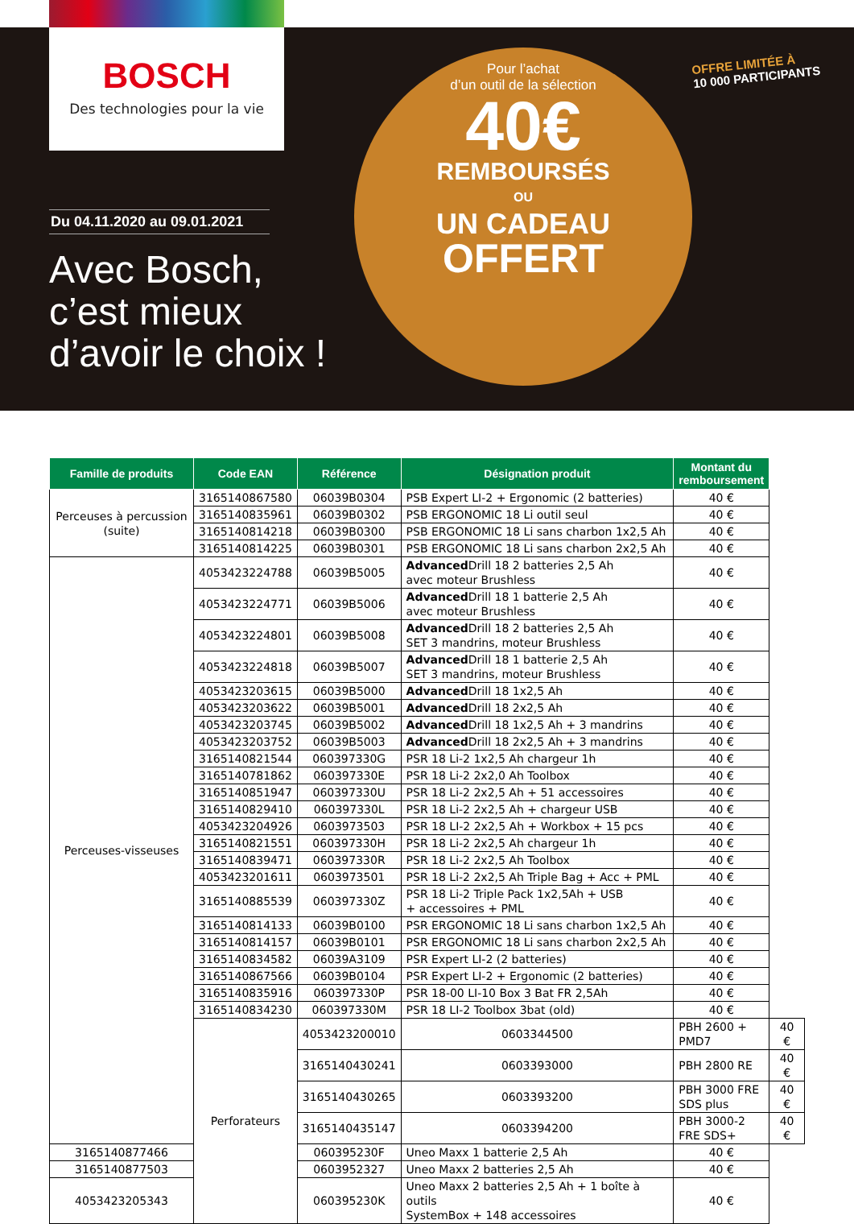BOSCH
Des technologies pour la vie
Du 04.11.2020 au 09.01.2021
Avec Bosch,
c’est mieux
d’avoir le choix !
Pour l’achat
d’un outil de la sélection
40€
REMBOURSÉS
OU
UN CADEAU
OFFERT
OFFRE LIMITÉE À
10 000 PARTICIPANTS
| Famille de produits | Code EAN | Référence | Désignation produit | Montant du remboursement | |
| --- | --- | --- | --- | --- | --- |
| Perceuses à percussion (suite) | 3165140867580 | 06039B0304 | PSB Expert LI-2 + Ergonomic (2 batteries) | 40 € | |
| | 3165140835961 | 06039B0302 | PSB ERGONOMIC 18 Li outil seul | 40 € | |
| | 3165140814218 | 06039B0300 | PSB ERGONOMIC 18 Li sans charbon 1x2,5 Ah | 40 € | |
| | 3165140814225 | 06039B0301 | PSB ERGONOMIC 18 Li sans charbon 2x2,5 Ah | 40 € | |
| Perceuses-visseuses | 4053423224788 | 06039B5005 | Advanced Drill 18 2 batteries 2,5 Ah avec moteur Brushless | 40 € | |
| | 4053423224771 | 06039B5006 | Advanced Drill 18 1 batterie 2,5 Ah avec moteur Brushless | 40 € | |
| | 4053423224801 | 06039B5008 | Advanced Drill 18 2 batteries 2,5 Ah SET 3 mandrins, moteur Brushless | 40 € | |
| | 4053423224818 | 06039B5007 | Advanced Drill 18 1 batterie 2,5 Ah SET 3 mandrins, moteur Brushless | 40 € | |
| | 4053423203615 | 06039B5000 | Advanced Drill 18 1x2,5 Ah | 40 € | |
| | 4053423203622 | 06039B5001 | Advanced Drill 18 2x2,5 Ah | 40 € | |
| | 4053423203745 | 06039B5002 | Advanced Drill 18 1x2,5 Ah + 3 mandrins | 40 € | |
| | 4053423203752 | 06039B5003 | Advanced Drill 18 2x2,5 Ah + 3 mandrins | 40 € | |
| | 3165140821544 | 060397330G | PSR 18 Li-2 1x2,5 Ah chargeur 1h | 40 € | |
| | 3165140781862 | 060397330E | PSR 18 Li-2 2x2,0 Ah Toolbox | 40 € | |
| | 3165140851947 | 060397330U | PSR 18 Li-2 2x2,5 Ah + 51 accessoires | 40 € | |
| | 3165140829410 | 060397330L | PSR 18 Li-2 2x2,5 Ah + chargeur USB | 40 € | |
| | 4053423204926 | 0603973503 | PSR 18 LI-2 2x2,5 Ah + Workbox + 15 pcs | 40 € | |
| | 3165140821551 | 060397330H | PSR 18 Li-2 2x2,5 Ah chargeur 1h | 40 € | |
| | 3165140839471 | 060397330R | PSR 18 Li-2 2x2,5 Ah Toolbox | 40 € | |
| | 4053423201611 | 0603973501 | PSR 18 Li-2 2x2,5 Ah Triple Bag + Acc + PML | 40 € | |
| | 3165140885539 | 060397330Z | PSR 18 Li-2 Triple Pack 1x2,5Ah + USB + accessoires + PML | 40 € | |
| | 3165140814133 | 06039B0100 | PSR ERGONOMIC 18 Li sans charbon 1x2,5 Ah | 40 € | |
| | 3165140814157 | 06039B0101 | PSR ERGONOMIC 18 Li sans charbon 2x2,5 Ah | 40 € | |
| | 3165140834582 | 06039A3109 | PSR Expert LI-2 (2 batteries) | 40 € | |
| | 3165140867566 | 06039B0104 | PSR Expert LI-2 + Ergonomic (2 batteries) | 40 € | |
| | 3165140835916 | 060397330P | PSR 18-00 LI-10 Box 3 Bat FR 2,5Ah | 40 € | |
| | 3165140834230 | 060397330M | PSR 18 LI-2 Toolbox 3bat (old) | 40 € | |
| | Perforateurs | 4053423200010 | 0603344500 | PBH 2600 + PMD7 | 40 € |
| | | 3165140430241 | 0603393000 | PBH 2800 RE | 40 € |
| | | 3165140430265 | 0603393200 | PBH 3000 FRE SDS plus | 40 € |
| | | 3165140435147 | 0603394200 | PBH 3000-2 FRE SDS+ | 40 € |
| 3165140877466 | | 060395230F | Uneo Maxx 1 batterie 2,5 Ah | 40 € | |
| 3165140877503 | | 0603952327 | Uneo Maxx 2 batteries 2,5 Ah | 40 € | |
| 4053423205343 | | 060395230K | Uneo Maxx 2 batteries 2,5 Ah + 1 boîte à outils SystemBox + 148 accessoires | 40 € | |